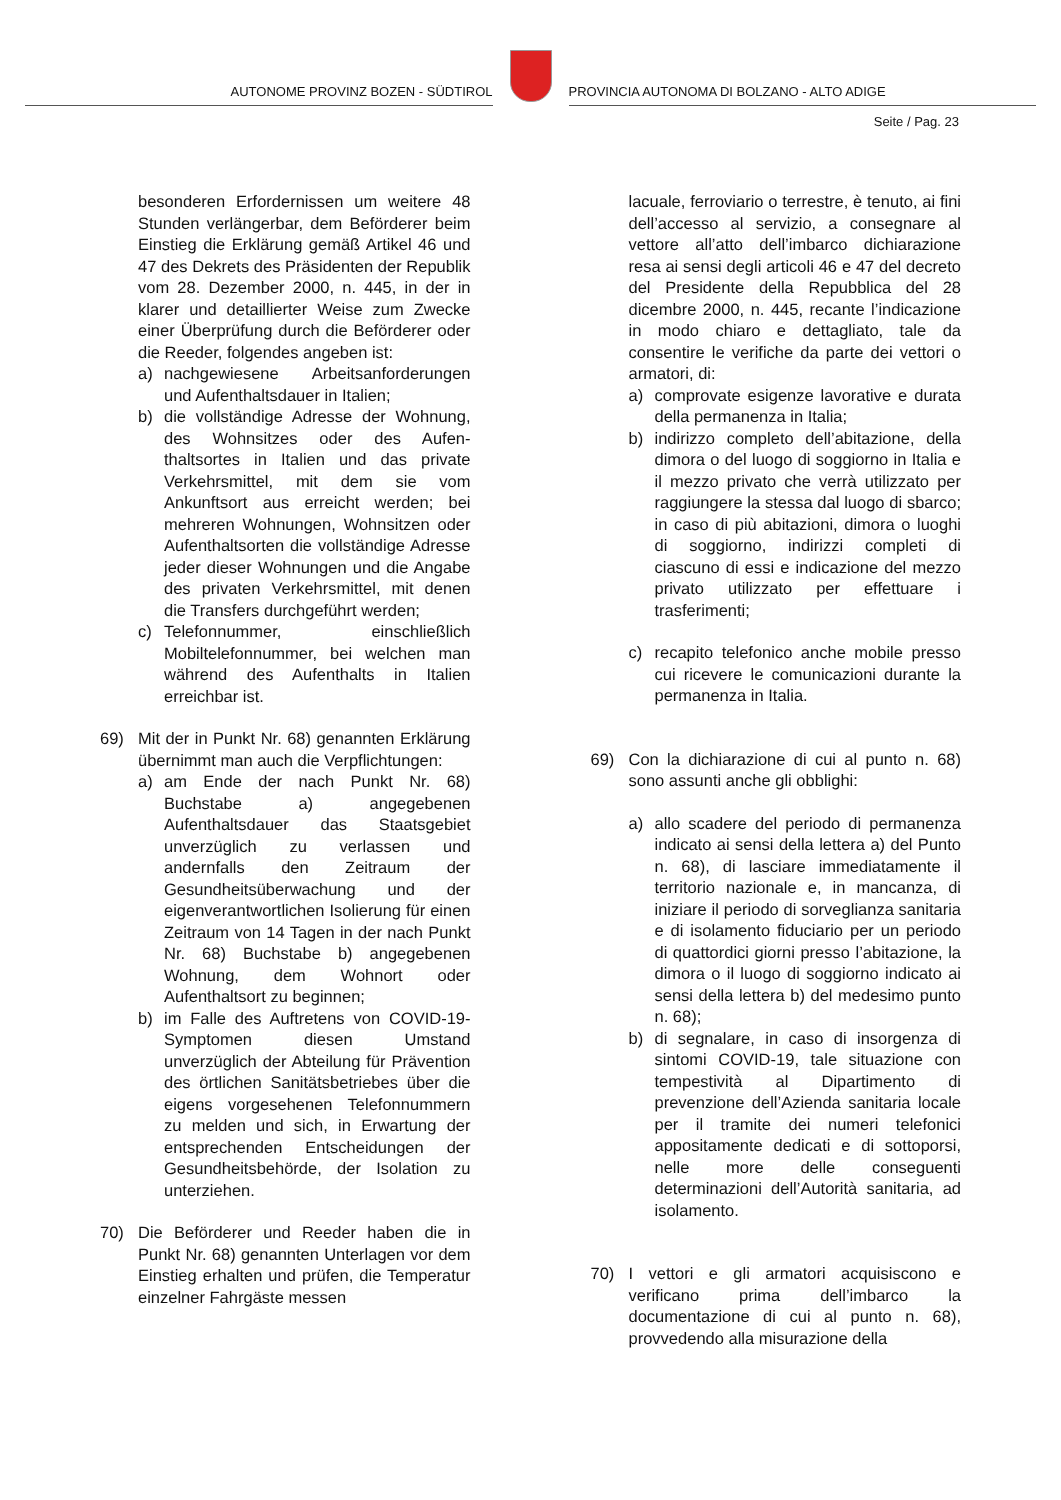AUTONOME PROVINZ BOZEN - SÜDTIROL
PROVINCIA AUTONOMA DI BOLZANO - ALTO ADIGE
Seite / Pag. 23
besonderen Erfordernissen um weitere 48 Stunden verlängerbar, dem Beförderer beim Einstieg die Erklärung gemäß Artikel 46 und 47 des Dekrets des Präsidenten der Republik vom 28. Dezember 2000, n. 445, in der in klarer und detaillierter Weise zum Zwecke einer Überprüfung durch die Beförderer oder die Reeder, folgendes angeben ist:
a) nachgewiesene Arbeitsanforderungen und Aufenthaltsdauer in Italien;
b) die vollständige Adresse der Wohnung, des Wohnsitzes oder des Aufen-thaltsortes in Italien und das private Verkehrsmittel, mit dem sie vom Ankunftsort aus erreicht werden; bei mehreren Wohnungen, Wohnsitzen oder Aufenthaltsorten die vollständige Adresse jeder dieser Wohnungen und die Angabe des privaten Verkehrsmittel, mit denen die Transfers durchgeführt werden;
c) Telefonnummer, einschließlich Mobiltelefonnummer, bei welchen man während des Aufenthalts in Italien erreichbar ist.
69) Mit der in Punkt Nr. 68) genannten Erklärung übernimmt man auch die Verpflichtungen:
a) am Ende der nach Punkt Nr. 68) Buchstabe a) angegebenen Aufenthaltsdauer das Staatsgebiet unverzüglich zu verlassen und andernfalls den Zeitraum der Gesundheitsüberwachung und der eigenverantwortlichen Isolierung für einen Zeitraum von 14 Tagen in der nach Punkt Nr. 68) Buchstabe b) angegebenen Wohnung, dem Wohnort oder Aufenthaltsort zu beginnen;
b) im Falle des Auftretens von COVID-19-Symptomen diesen Umstand unverzüglich der Abteilung für Prävention des örtlichen Sanitätsbetriebes über die eigens vorgesehenen Telefonnummern zu melden und sich, in Erwartung der entsprechenden Entscheidungen der Gesundheitsbehörde, der Isolation zu unterziehen.
70) Die Beförderer und Reeder haben die in Punkt Nr. 68) genannten Unterlagen vor dem Einstieg erhalten und prüfen, die Temperatur einzelner Fahrgäste messen
lacuale, ferroviario o terrestre, è tenuto, ai fini dell’accesso al servizio, a consegnare al vettore all’atto dell’imbarco dichiarazione resa ai sensi degli articoli 46 e 47 del decreto del Presidente della Repubblica del 28 dicembre 2000, n. 445, recante l’indicazione in modo chiaro e dettagliato, tale da consentire le verifiche da parte dei vettori o armatori, di:
a) comprovate esigenze lavorative e durata della permanenza in Italia;
b) indirizzo completo dell’abitazione, della dimora o del luogo di soggiorno in Italia e il mezzo privato che verrà utilizzato per raggiungere la stessa dal luogo di sbarco; in caso di più abitazioni, dimora o luoghi di soggiorno, indirizzi completi di ciascuno di essi e indicazione del mezzo privato utilizzato per effettuare i trasferimenti;
c) recapito telefonico anche mobile presso cui ricevere le comunicazioni durante la permanenza in Italia.
69) Con la dichiarazione di cui al punto n. 68) sono assunti anche gli obblighi:
a) allo scadere del periodo di permanenza indicato ai sensi della lettera a) del Punto n. 68), di lasciare immediatamente il territorio nazionale e, in mancanza, di iniziare il periodo di sorveglianza sanitaria e di isolamento fiduciario per un periodo di quattordici giorni presso l’abitazione, la dimora o il luogo di soggiorno indicato ai sensi della lettera b) del medesimo punto n. 68);
b) di segnalare, in caso di insorgenza di sintomi COVID-19, tale situazione con tempestività al Dipartimento di prevenzione dell’Azienda sanitaria locale per il tramite dei numeri telefonici appositamente dedicati e di sottoporsi, nelle more delle conseguenti determinazioni dell’Autorità sanitaria, ad isolamento.
70) I vettori e gli armatori acquisiscono e verificano prima dell’imbarco la documentazione di cui al punto n. 68), provvedendo alla misurazione della